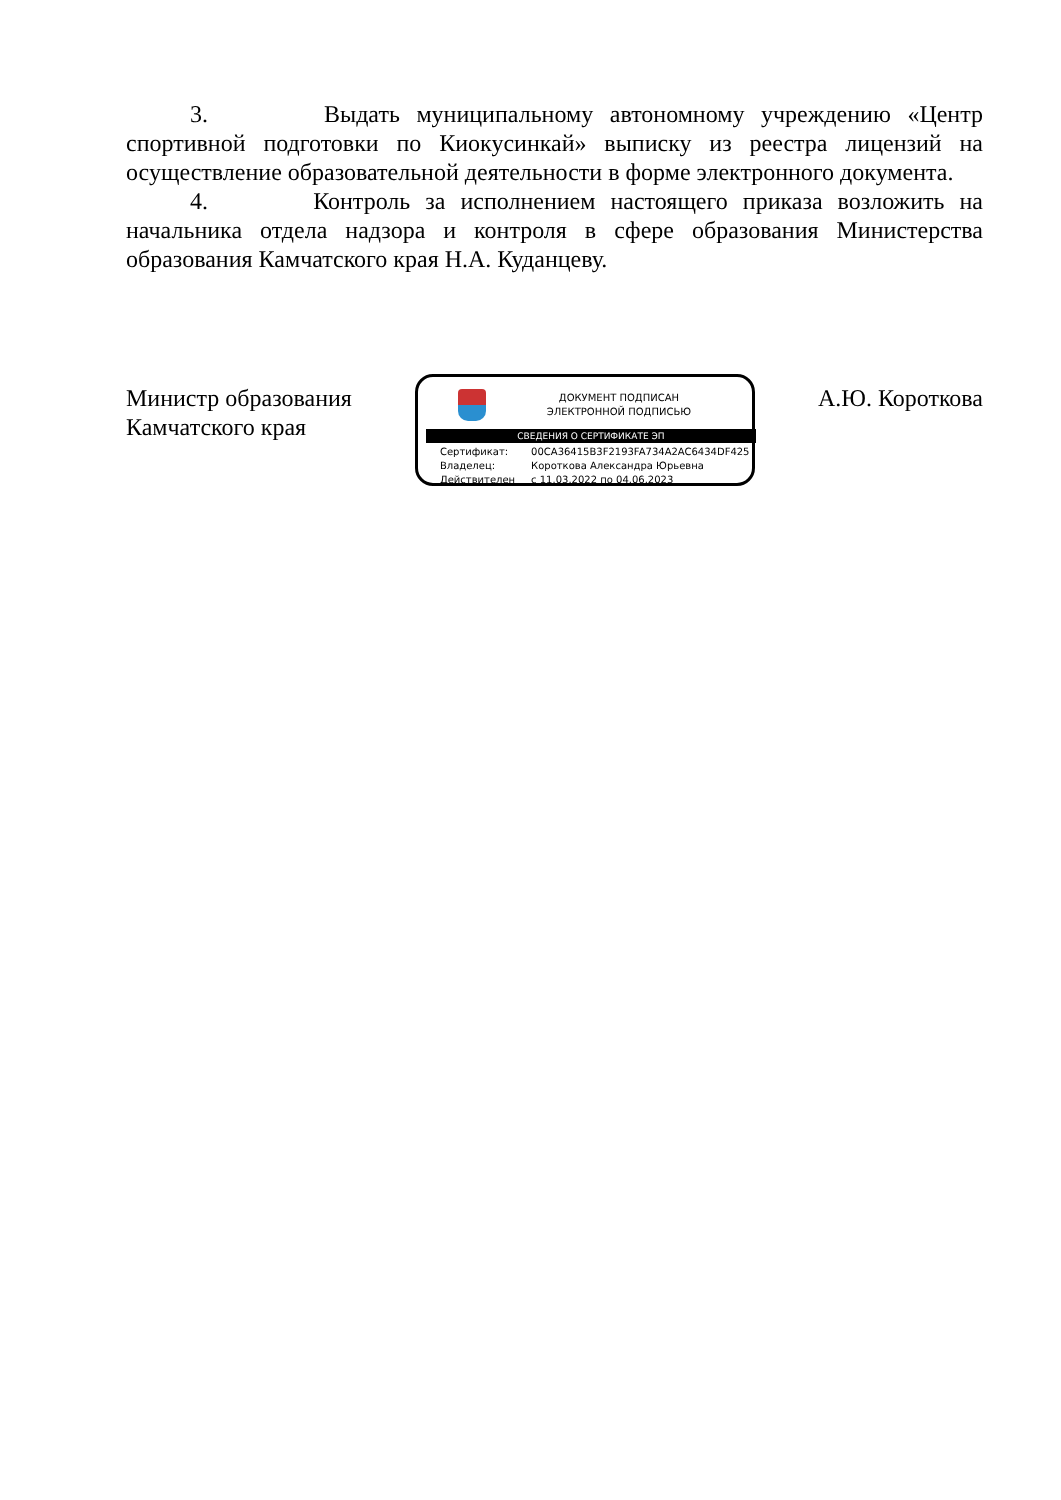3. Выдать муниципальному автономному учреждению «Центр спортивной подготовки по Киокусинкай» выписку из реестра лицензий на осуществление образовательной деятельности в форме электронного документа.
4. Контроль за исполнением настоящего приказа возложить на начальника отдела надзора и контроля в сфере образования Министерства образования Камчатского края Н.А. Куданцеву.
Министр образования
Камчатского края
ДОКУМЕНТ ПОДПИСАН
ЭЛЕКТРОННОЙ ПОДПИСЬЮ
СВЕДЕНИЯ О СЕРТИФИКАТЕ ЭП
Сертификат: 00CA36415B3F2193FA734A2AC6434DF425
Владелец: Короткова Александра Юрьевна
Действителен с 11.03.2022 по 04.06.2023
А.Ю. Короткова